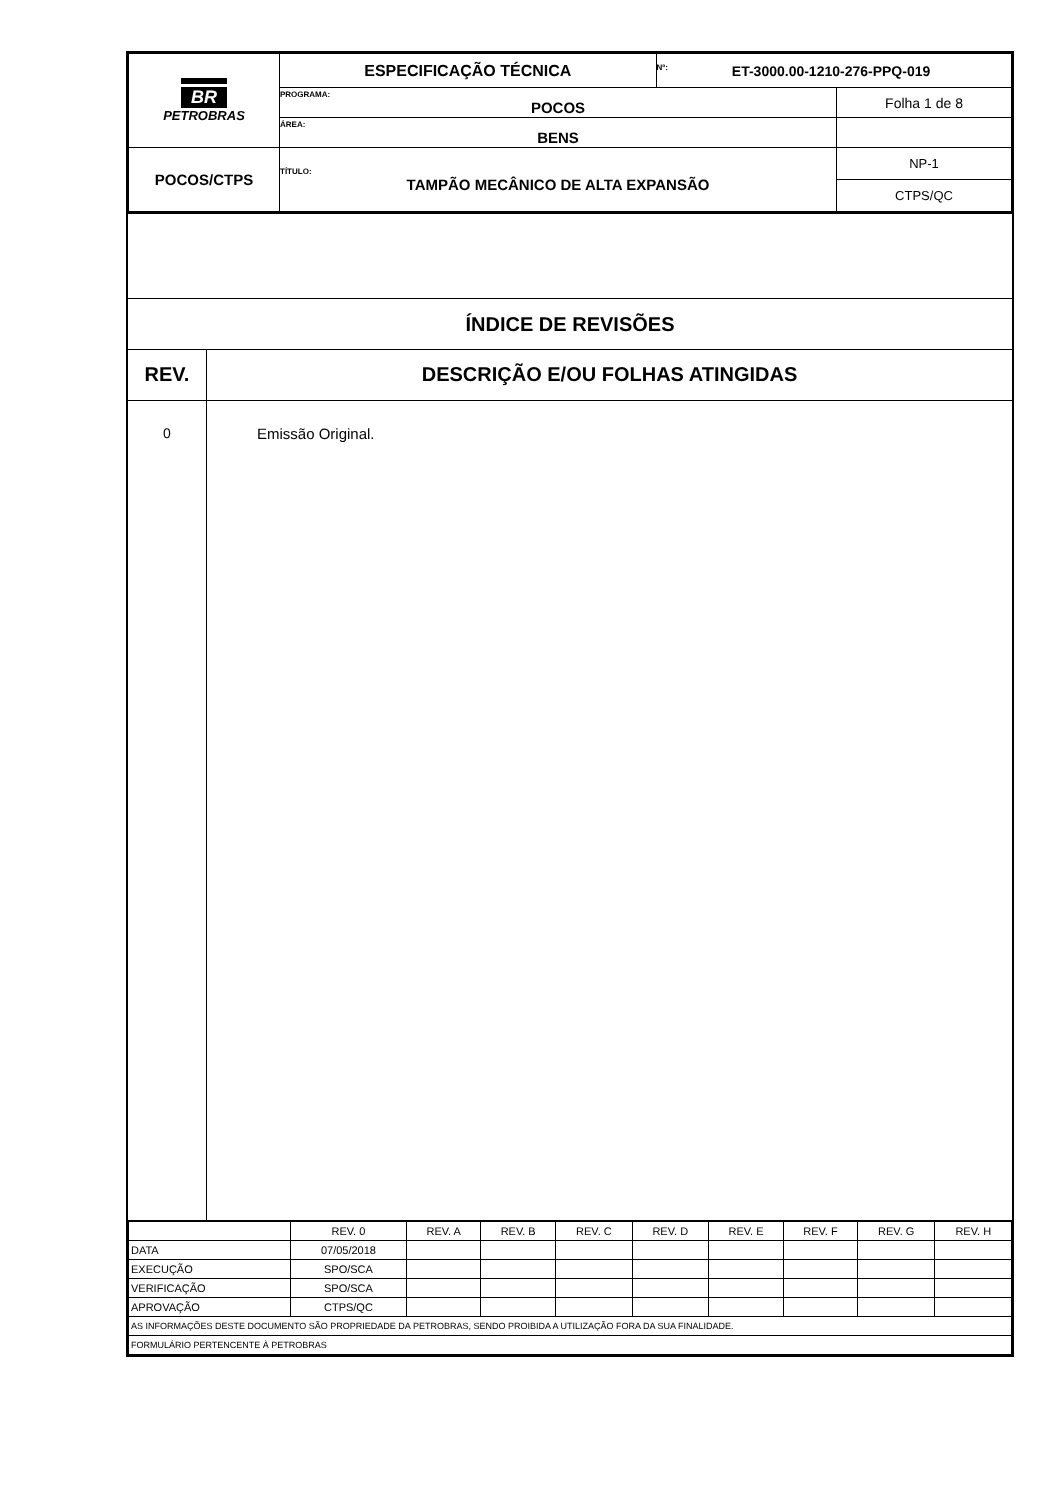| BR PETROBRAS | ESPECIFICAÇÃO TÉCNICA | Nº: ET-3000.00-1210-276-PPQ-019 | |
| | PROGRAMA: POCOS | | Folha 1 de 8 |
| | ÁREA: BENS | | |
| POCOS/CTPS | TÍTULO: TAMPÃO MECÂNICO DE ALTA EXPANSÃO | | NP-1 |
| | | | CTPS/QC |
ÍNDICE DE REVISÕES
| REV. | DESCRIÇÃO E/OU FOLHAS ATINGIDAS |
| --- | --- |
| 0 | Emissão Original. |
| | REV. 0 | REV. A | REV. B | REV. C | REV. D | REV. E | REV. F | REV. G | REV. H |
| DATA | 07/05/2018 | | | | | | | | |
| EXECUÇÃO | SPO/SCA | | | | | | | | |
| VERIFICAÇÃO | SPO/SCA | | | | | | | | |
| APROVAÇÃO | CTPS/QC | | | | | | | | |
| AS INFORMAÇÕES DESTE DOCUMENTO SÃO PROPRIEDADE DA PETROBRAS, SENDO PROIBIDA A UTILIZAÇÃO FORA DA SUA FINALIDADE. | | | | | | | | | |
| FORMULÁRIO PERTENCENTE À PETROBRAS | | | | | | | | | |